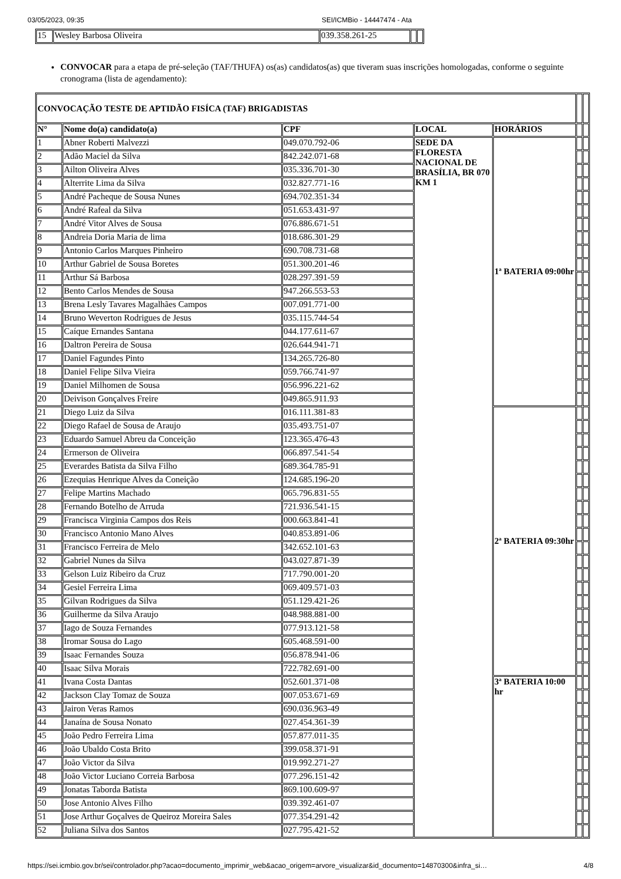03/05/2023, 09:35 SEI/ICMBio - 14447474 - Ata
| 15 | Wesley Barbosa Oliveira | 039.358.261-25 | | |
CONVOCAR para a etapa de pré-seleção (TAF/THUFA) os(as) candidatos(as) que tiveram suas inscrições homologadas, conforme o seguinte cronograma (lista de agendamento):
| CONVOCAÇÃO TESTE DE APTIDÃO FISÍCA (TAF) BRIGADISTAS | | | | | | |
| N° | Nome do(a) candidato(a) | CPF | LOCAL | HORÁRIOS | | |
| 1 | Abner Roberti Malvezzi | 049.070.792-06 | SEDE DA FLORESTA NACIONAL DE BRASÍLIA, BR 070 KM 1 | 1ª BATERIA 09:00hr | | |
| 2 | Adão Maciel da Silva | 842.242.071-68 | | | | |
| 3 | Ailton Oliveira Alves | 035.336.701-30 | | | | |
| 4 | Alterrite Lima da Silva | 032.827.771-16 | | | | |
| 5 | André Pacheque de Sousa Nunes | 694.702.351-34 | | | | |
| 6 | André Rafeal da Silva | 051.653.431-97 | | | | |
| 7 | André Vitor Alves de Sousa | 076.886.671-51 | | | | |
| 8 | Andreia Doria Maria de lima | 018.686.301-29 | | | | |
| 9 | Antonio Carlos Marques Pinheiro | 690.708.731-68 | | | | |
| 10 | Arthur Gabriel de Sousa Boretes | 051.300.201-46 | | | | |
| 11 | Arthur Sá Barbosa | 028.297.391-59 | | | | |
| 12 | Bento Carlos Mendes de Sousa | 947.266.553-53 | | | | |
| 13 | Brena Lesly Tavares Magalhães Campos | 007.091.771-00 | | | | |
| 14 | Bruno Weverton Rodrigues de Jesus | 035.115.744-54 | | | | |
| 15 | Caíque Ernandes Santana | 044.177.611-67 | | | | |
| 16 | Daltron Pereira de Sousa | 026.644.941-71 | | | | |
| 17 | Daniel Fagundes Pinto | 134.265.726-80 | | | | |
| 18 | Daniel Felipe Silva Vieira | 059.766.741-97 | | | | |
| 19 | Daniel Milhomen de Sousa | 056.996.221-62 | | | | |
| 20 | Deivison Gonçalves Freire | 049.865.911.93 | | | | |
| 21 | Diego Luiz da Silva | 016.111.381-83 | | 2ª BATERIA 09:30hr | | |
| 22 | Diego Rafael de Sousa de Araujo | 035.493.751-07 | | | | |
| 23 | Eduardo Samuel Abreu da Conceição | 123.365.476-43 | | | | |
| 24 | Ermerson de Oliveira | 066.897.541-54 | | | | |
| 25 | Everardes Batista da Silva Filho | 689.364.785-91 | | | | |
| 26 | Ezequias Henrique Alves da Coneição | 124.685.196-20 | | | | |
| 27 | Felipe Martins Machado | 065.796.831-55 | | | | |
| 28 | Fernando Botelho de Arruda | 721.936.541-15 | | | | |
| 29 | Francisca Virginia Campos dos Reis | 000.663.841-41 | | | | |
| 30 | Francisco Antonio Mano Alves | 040.853.891-06 | | | | |
| 31 | Francisco Ferreira de Melo | 342.652.101-63 | | | | |
| 32 | Gabriel Nunes da Silva | 043.027.871-39 | | | | |
| 33 | Gelson Luiz Ribeiro da Cruz | 717.790.001-20 | | | | |
| 34 | Gesiel Ferreira Lima | 069.409.571-03 | | | | |
| 35 | Gilvan Rodrigues da Silva | 051.129.421-26 | | | | |
| 36 | Guilherme da Silva Araujo | 048.988.881-00 | | | | |
| 37 | Iago de Souza Fernandes | 077.913.121-58 | | | | |
| 38 | Iromar Sousa do Lago | 605.468.591-00 | | | | |
| 39 | Isaac Fernandes Souza | 056.878.941-06 | | | | |
| 40 | Isaac Silva Morais | 722.782.691-00 | | | | |
| 41 | Ivana Costa Dantas | 052.601.371-08 | | 3ª BATERIA 10:00 hr | | |
| 42 | Jackson Clay Tomaz de Souza | 007.053.671-69 | | | | |
| 43 | Jairon Veras Ramos | 690.036.963-49 | | | | |
| 44 | Janaína de Sousa Nonato | 027.454.361-39 | | | | |
| 45 | João Pedro Ferreira Lima | 057.877.011-35 | | | | |
| 46 | João Ubaldo Costa Brito | 399.058.371-91 | | | | |
| 47 | João Victor da Silva | 019.992.271-27 | | | | |
| 48 | João Victor Luciano Correia Barbosa | 077.296.151-42 | | | | |
| 49 | Jonatas Taborda Batista | 869.100.609-97 | | | | |
| 50 | Jose Antonio Alves Filho | 039.392.461-07 | | | | |
| 51 | Jose Arthur Goçalves de Queiroz Moreira Sales | 077.354.291-42 | | | | |
| 52 | Juliana Silva dos Santos | 027.795.421-52 | | | | |
https://sei.icmbio.gov.br/sei/controlador.php?acao=documento_imprimir_web&acao_origem=arvore_visualizar&id_documento=14870300&infra_si… 4/8